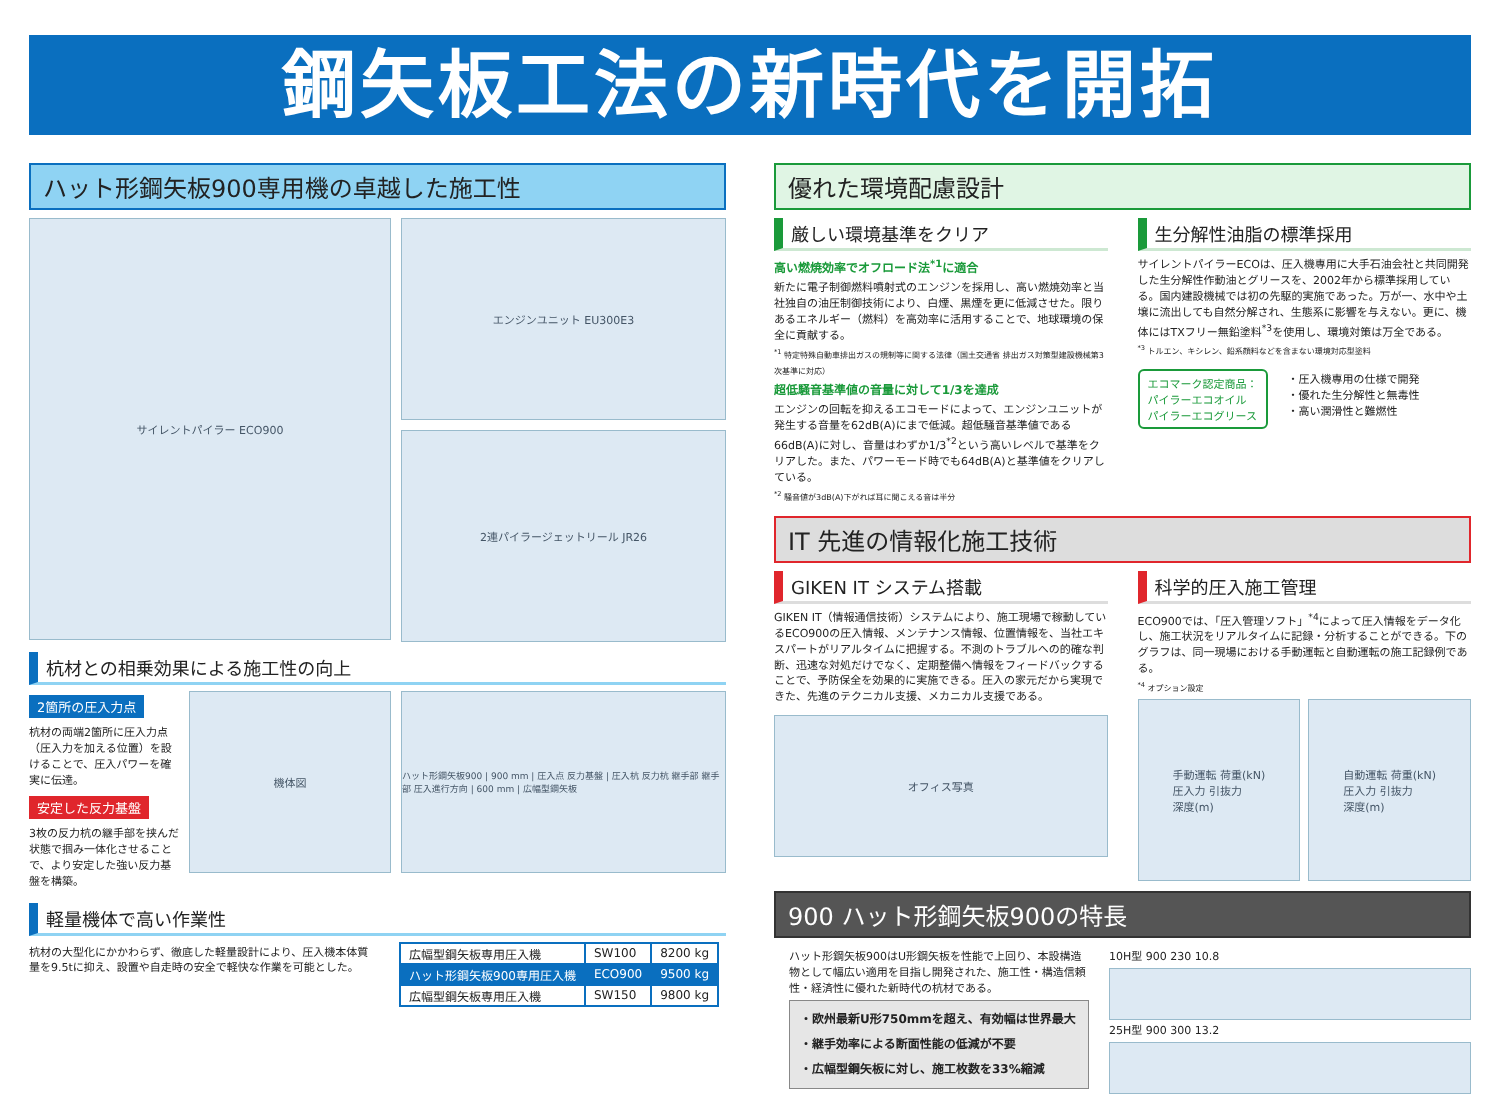鋼矢板工法の新時代を開拓
ハット形鋼矢板900専用機の卓越した施工性
サイレントパイラー ECO900
エンジンユニット EU300E3
2連パイラージェットリール JR26
杭材との相乗効果による施工性の向上
2箇所の圧入力点
杭材の両端2箇所に圧入力点（圧入力を加える位置）を設けることで、圧入パワーを確実に伝達。
安定した反力基盤
3枚の反力杭の継手部を挟んだ状態で掴み一体化させることで、より安定した強い反力基盤を構築。
機体図
ハット形鋼矢板900 | 900 mm | 圧入点 反力基盤 | 圧入杭 反力杭 継手部 継手部 圧入進行方向 | 600 mm | 広幅型鋼矢板
軽量機体で高い作業性
杭材の大型化にかかわらず、徹底した軽量設計により、圧入機本体質量を9.5tに抑え、設置や自走時の安全で軽快な作業を可能とした。
| 広幅型鋼矢板専用圧入機 | SW100 | 8200 kg |
| ハット形鋼矢板900専用圧入機 | ECO900 | 9500 kg |
| 広幅型鋼矢板専用圧入機 | SW150 | 9800 kg |
優れた環境配慮設計
厳しい環境基準をクリア
高い燃焼効率でオフロード法<sup>*1</sup>に適合
新たに電子制御燃料噴射式のエンジンを採用し、高い燃焼効率と当社独自の油圧制御技術により、白煙、黒煙を更に低減させた。限りあるエネルギー（燃料）を高効率に活用することで、地球環境の保全に貢献する。
<sup>*1</sup> 特定特殊自動車排出ガスの規制等に関する法律（国土交通省 排出ガス対策型建設機械第3次基準に対応）
超低騒音基準値の音量に対して1/3を達成
エンジンの回転を抑えるエコモードによって、エンジンユニットが発生する音量を62dB(A)にまで低減。超低騒音基準値である66dB(A)に対し、音量はわずか1/3<sup>*2</sup>という高いレベルで基準をクリアした。また、パワーモード時でも64dB(A)と基準値をクリアしている。
<sup>*2</sup> 騒音値が3dB(A)下がれば耳に聞こえる音は半分
生分解性油脂の標準採用
サイレントパイラーECOは、圧入機専用に大手石油会社と共同開発した生分解性作動油とグリースを、2002年から標準採用している。国内建設機械では初の先駆的実施であった。万が一、水中や土壌に流出しても自然分解され、生態系に影響を与えない。更に、機体にはTXフリー無鉛塗料<sup>*3</sup>を使用し、環境対策は万全である。
<sup>*3</sup> トルエン、キシレン、鉛系顔料などを含まない環境対応型塗料
エコマーク認定商品：
パイラーエコオイル
パイラーエコグリース
・圧入機専用の仕様で開発
・優れた生分解性と無毒性
・高い潤滑性と難燃性
IT 先進の情報化施工技術
GIKEN IT システム搭載
GIKEN IT（情報通信技術）システムにより、施工現場で稼動しているECO900の圧入情報、メンテナンス情報、位置情報を、当社エキスパートがリアルタイムに把握する。不測のトラブルへの的確な判断、迅速な対処だけでなく、定期整備へ情報をフィードバックすることで、予防保全を効果的に実施できる。圧入の家元だから実現できた、先進のテクニカル支援、メカニカル支援である。
オフィス写真
科学的圧入施工管理
ECO900では、「圧入管理ソフト」<sup>*4</sup>によって圧入情報をデータ化し、施工状況をリアルタイムに記録・分析することができる。下のグラフは、同一現場における手動運転と自動運転の施工記録例である。
<sup>*4</sup> オプション設定
手動運転 荷重(kN)
圧入力 引抜力
深度(m)
自動運転 荷重(kN)
圧入力 引抜力
深度(m)
900 ハット形鋼矢板900の特長
ハット形鋼矢板900はU形鋼矢板を性能で上回り、本設構造物として幅広い適用を目指し開発された、施工性・構造信頼性・経済性に優れた新時代の杭材である。
・欧州最新U形750mmを超え、有効幅は世界最大
・継手効率による断面性能の低減が不要
・広幅型鋼矢板に対し、施工枚数を33%縮減
10H型 900 230 10.8
25H型 900 300 13.2